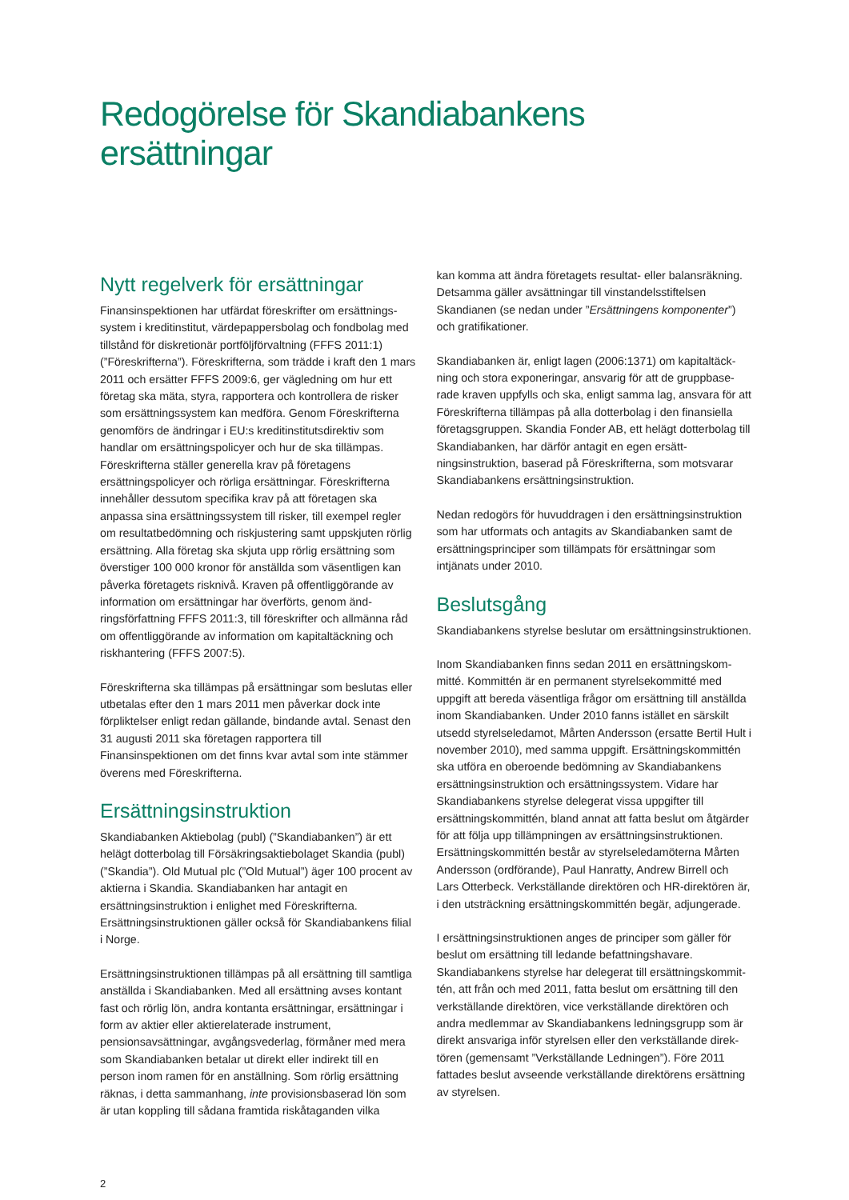Redogörelse för Skandiabankens ersättningar
Nytt regelverk för ersättningar
Finansinspektionen har utfärdat föreskrifter om ersättnings­system i kreditinstitut, värdepappersbolag och fondbolag med tillstånd för diskretionär portföljförvaltning (FFFS 2011:1) (”Föreskrifterna”). Föreskrifterna, som trädde i kraft den 1 mars 2011 och ersätter FFFS 2009:6, ger vägledning om hur ett företag ska mäta, styra, rapportera och kontrol­lera de risker som ersättningssystem kan medföra. Genom Föreskrifterna genomförs de ändringar i EU:s kreditinstituts­direktiv som handlar om ersättningspolicyer och hur de ska tillämpas. Föreskrifterna ställer generella krav på företagens ersättningspolicyer och rörliga ersättningar. Föreskrifterna innehåller dessutom specifika krav på att företagen ska anpassa sina ersättningssystem till risker, till exempel regler om resultatbedömning och riskjustering samt uppskjuten rörlig ersättning. Alla företag ska skjuta upp rörlig ersättning som överstiger 100 000 kronor för anställda som väsentligen kan påverka företagets risknivå. Kraven på offentliggörande av information om ersättningar har överförts, genom änd­ringsförfattning FFFS 2011:3, till föreskrifter och allmänna råd om offentliggörande av information om kapitaltäckning och riskhantering (FFFS 2007:5).
Föreskrifterna ska tillämpas på ersättningar som beslutas eller utbetalas efter den 1 mars 2011 men påverkar dock inte förpliktelser enligt redan gällande, bindande avtal. Senast den 31 augusti 2011 ska företagen rapportera till Finansinspektionen om det finns kvar avtal som inte stämmer överens med Föreskrifterna.
Ersättningsinstruktion
Skandiabanken Aktiebolag (publ) (”Skandiabanken”) är ett helägt dotterbolag till Försäkringsaktiebolaget Skandia (publ) (”Skandia”). Old Mutual plc (”Old Mutual”) äger 100 procent av aktierna i Skandia. Skandiabanken har anta­git en ersättningsinstruktion i enlighet med Föreskrifterna. Ersättningsinstruktionen gäller också för Skandiabankens filial i Norge.
Ersättningsinstruktionen tillämpas på all ersättning till samtliga anställda i Skandiabanken. Med all ersättning avses kontant fast och rörlig lön, andra kontanta ersättningar, ersättningar i form av aktier eller aktierelaterade instrument, pensionsavsättningar, avgångsvederlag, förmåner med mera som Skandiabanken betalar ut direkt eller indirekt till en person inom ramen för en anställning. Som rörlig ersättning räknas, i detta sammanhang, inte provisionsbaserad lön som är utan koppling till sådana framtida riskåtaganden vilka
kan komma att ändra företagets resultat- eller balansräk­ning. Detsamma gäller avsättningar till vinstandelsstiftelsen Skandianen (se nedan under ”Ersättningens komponenter”) och gratifikationer.
Skandiabanken är, enligt lagen (2006:1371) om kapitaltäck­ning och stora exponeringar, ansvarig för att de gruppbase­rade kraven uppfylls och ska, enligt samma lag, ansvara för att Föreskrifterna tillämpas på alla dotterbolag i den finansiella företagsgruppen. Skandia Fonder AB, ett helägt dotter­bolag till Skandiabanken, har därför antagit en egen ersätt­ningsinstruktion, baserad på Föreskrifterna, som motsvarar Skandiabankens ersättningsinstruktion.
Nedan redogörs för huvuddragen i den ersättningsinstruk­tion som har utformats och antagits av Skandiabanken samt de ersättningsprinciper som tillämpats för ersättningar som intjänats under 2010.
Beslutsgång
Skandiabankens styrelse beslutar om ersättningsinstruktionen.
Inom Skandiabanken finns sedan 2011 en ersättningskom­mitté. Kommittén är en permanent styrelsekommitté med uppgift att bereda väsentliga frågor om ersättning till anställda inom Skandiabanken. Under 2010 fanns istäl­let en särskilt utsedd styrelseledamot, Mårten Andersson (ersatte Bertil Hult i november 2010), med samma uppgift. Ersättningskommittén ska utföra en oberoende bedömning av Skandiabankens ersättningsinstruktion och ersättnings­system. Vidare har Skandiabankens styrelse delegerat vissa uppgifter till ersättningskommittén, bland annat att fatta beslut om åtgärder för att följa upp tillämpningen av ersätt­ningsinstruktionen. Ersättningskommittén består av styrelse­ledamöterna Mårten Andersson (ordförande), Paul Hanratty, Andrew Birrell och Lars Otterbeck. Verkställande direktören och HR-direktören är, i den utsträckning ersättningskommit­tén begär, adjungerade.
I ersättningsinstruktionen anges de principer som gäller för beslut om ersättning till ledande befattningshavare. Skandiabankens styrelse har delegerat till ersättningskommit­tén, att från och med 2011, fatta beslut om ersättning till den verkställande direktören, vice verkställande direktören och andra medlemmar av Skandiabankens ledningsgrupp som är direkt ansvariga inför styrelsen eller den verkställande direk­tören (gemensamt ”Verkställande Ledningen”). Före 2011 fattades beslut avseende verkställande direktörens ersättning av styrelsen.
2